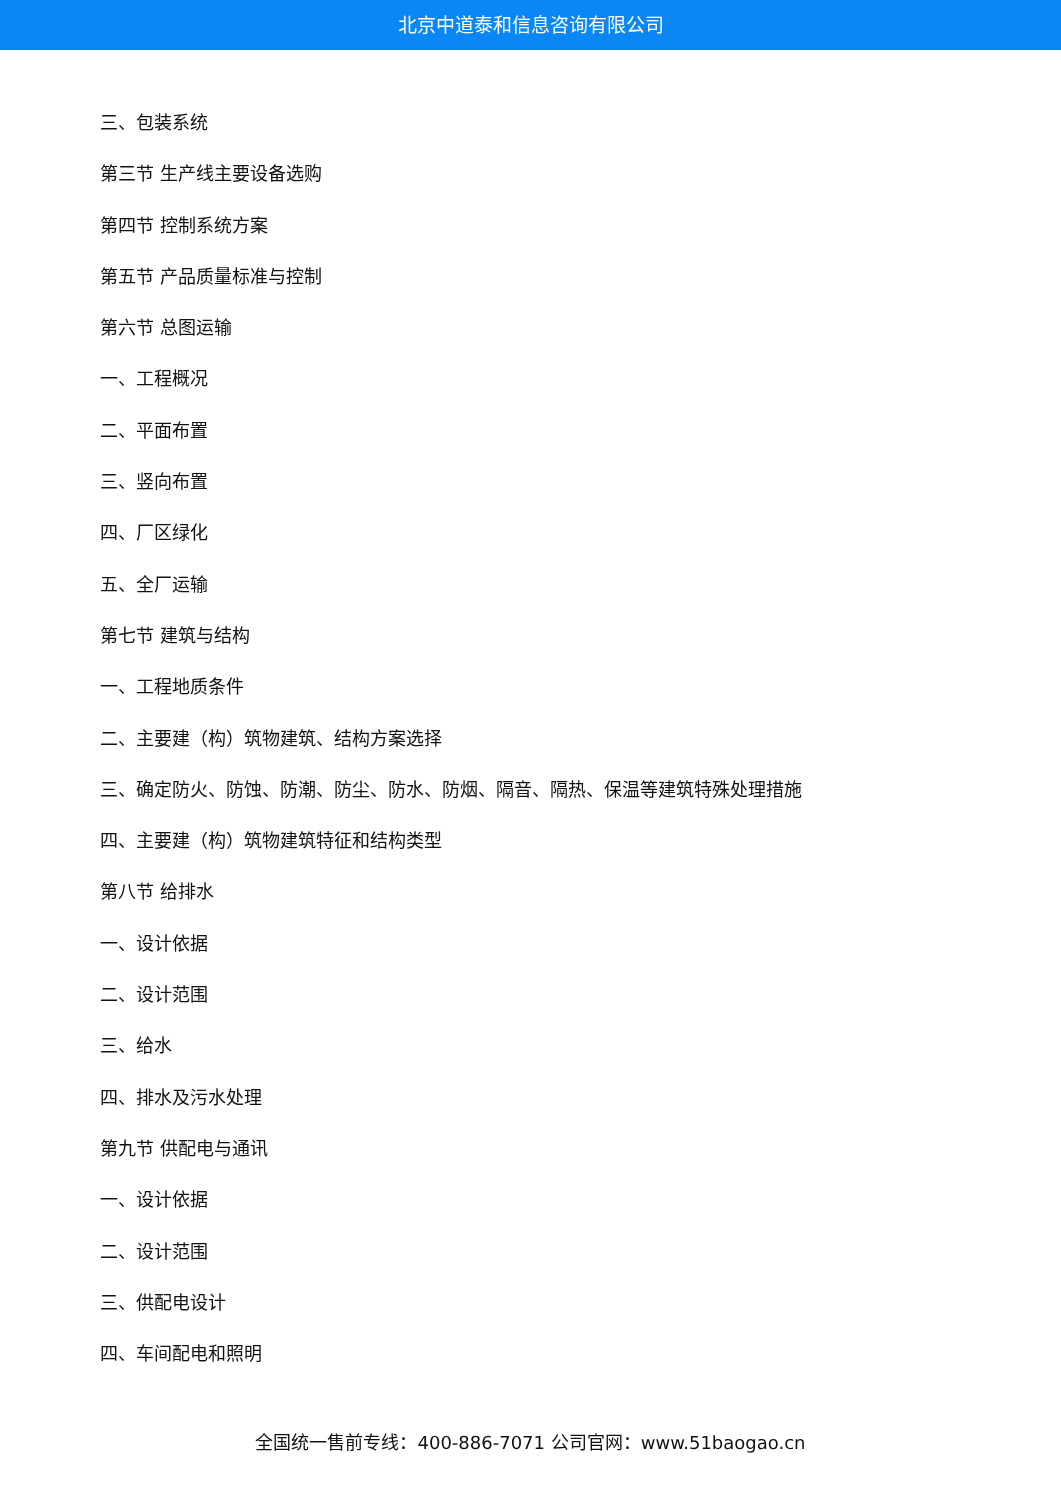北京中道泰和信息咨询有限公司
三、包装系统
第三节 生产线主要设备选购
第四节 控制系统方案
第五节 产品质量标准与控制
第六节 总图运输
一、工程概况
二、平面布置
三、竖向布置
四、厂区绿化
五、全厂运输
第七节 建筑与结构
一、工程地质条件
二、主要建（构）筑物建筑、结构方案选择
三、确定防火、防蚀、防潮、防尘、防水、防烟、隔音、隔热、保温等建筑特殊处理措施
四、主要建（构）筑物建筑特征和结构类型
第八节 给排水
一、设计依据
二、设计范围
三、给水
四、排水及污水处理
第九节 供配电与通讯
一、设计依据
二、设计范围
三、供配电设计
四、车间配电和照明
全国统一售前专线：400-886-7071 公司官网：www.51baogao.cn